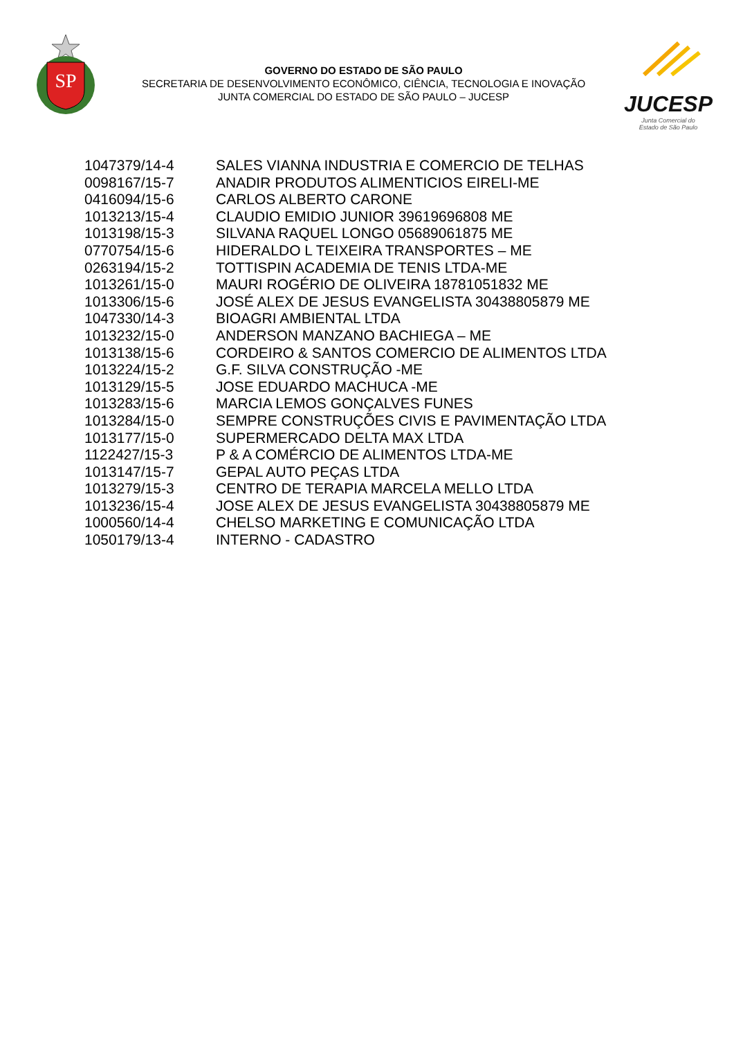SP
GOVERNO DO ESTADO DE SÃO PAULO
SECRETARIA DE DESENVOLVIMENTO ECONÔMICO, CIÊNCIA, TECNOLOGIA E INOVAÇÃO
JUNTA COMERCIAL DO ESTADO DE SÃO PAULO – JUCESP
JUCESP
Junta Comercial do
Estado de São Paulo
| 1047379/14-4 | SALES VIANNA INDUSTRIA E COMERCIO DE TELHAS |
| 0098167/15-7 | ANADIR PRODUTOS ALIMENTICIOS EIRELI-ME |
| 0416094/15-6 | CARLOS ALBERTO CARONE |
| 1013213/15-4 | CLAUDIO EMIDIO JUNIOR 39619696808 ME |
| 1013198/15-3 | SILVANA RAQUEL LONGO 05689061875 ME |
| 0770754/15-6 | HIDERALDO L TEIXEIRA TRANSPORTES – ME |
| 0263194/15-2 | TOTTISPIN ACADEMIA DE TENIS LTDA-ME |
| 1013261/15-0 | MAURI ROGÉRIO DE OLIVEIRA 18781051832 ME |
| 1013306/15-6 | JOSÉ ALEX DE JESUS EVANGELISTA 30438805879 ME |
| 1047330/14-3 | BIOAGRI AMBIENTAL LTDA |
| 1013232/15-0 | ANDERSON MANZANO BACHIEGA – ME |
| 1013138/15-6 | CORDEIRO & SANTOS COMERCIO DE ALIMENTOS LTDA |
| 1013224/15-2 | G.F. SILVA CONSTRUÇÃO -ME |
| 1013129/15-5 | JOSE EDUARDO MACHUCA -ME |
| 1013283/15-6 | MARCIA LEMOS GONÇALVES FUNES |
| 1013284/15-0 | SEMPRE CONSTRUÇÕES CIVIS E PAVIMENTAÇÃO LTDA |
| 1013177/15-0 | SUPERMERCADO DELTA MAX LTDA |
| 1122427/15-3 | P & A COMÉRCIO DE ALIMENTOS LTDA-ME |
| 1013147/15-7 | GEPAL AUTO PEÇAS LTDA |
| 1013279/15-3 | CENTRO DE TERAPIA MARCELA MELLO LTDA |
| 1013236/15-4 | JOSE ALEX DE JESUS EVANGELISTA 30438805879 ME |
| 1000560/14-4 | CHELSO MARKETING E COMUNICAÇÃO LTDA |
| 1050179/13-4 | INTERNO - CADASTRO |